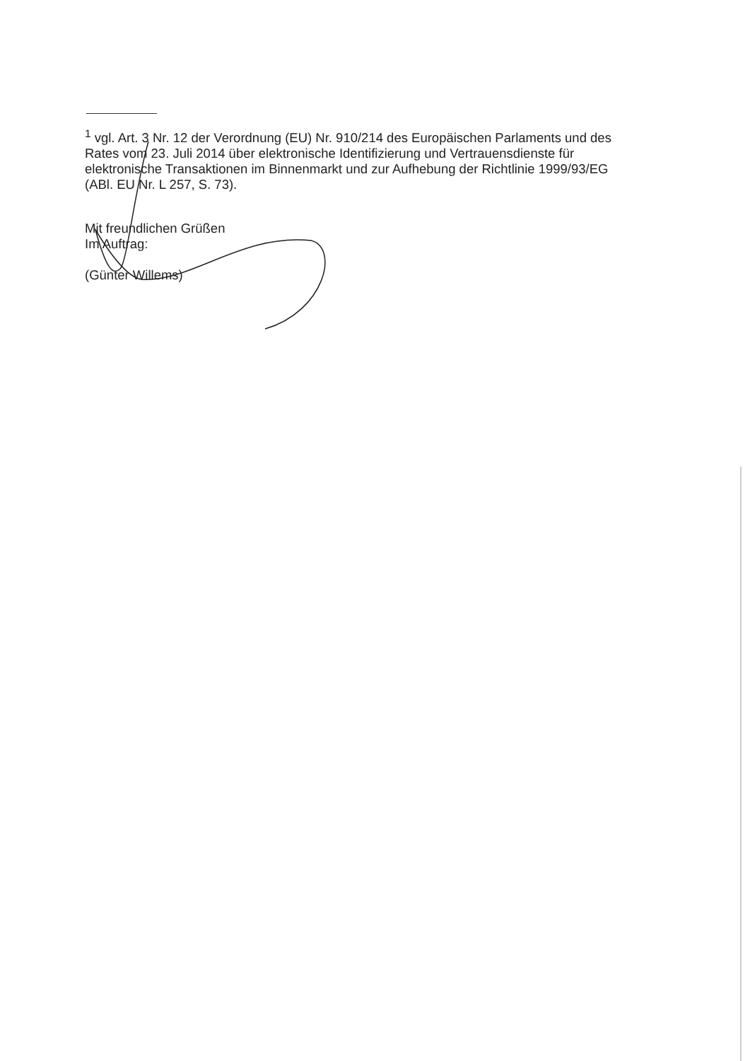<sup>1</sup> vgl. Art. 3 Nr. 12 der Verordnung (EU) Nr. 910/214 des Europäischen Parlaments und des Rates vom 23. Juli 2014 über elektronische Identifizierung und Vertrauensdienste für elektronische Transaktionen im Binnenmarkt und zur Aufhebung der Richtlinie 1999/93/EG (ABl. EU Nr. L 257, S. 73).
Mit freundlichen Grüßen
Im Auftrag:
(Günter Willems)